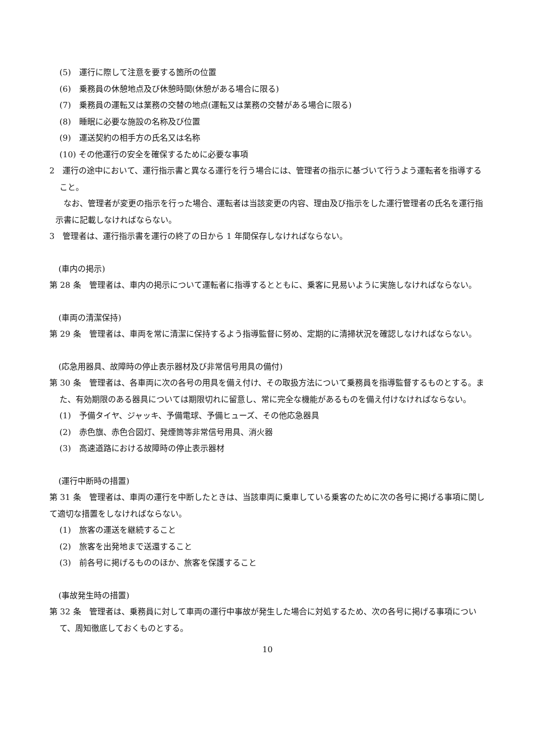(5)　運行に際して注意を要する箇所の位置
(6)　乗務員の休憩地点及び休憩時間(休憩がある場合に限る)
(7)　乗務員の運転又は業務の交替の地点(運転又は業務の交替がある場合に限る)
(8)　睡眠に必要な施設の名称及び位置
(9)　運送契約の相手方の氏名又は名称
(10) その他運行の安全を確保するために必要な事項
2　運行の途中において、運行指示書と異なる運行を行う場合には、管理者の指示に基づいて行うよう運転者を指導すること。
　なお、管理者が変更の指示を行った場合、運転者は当該変更の内容、理由及び指示をした運行管理者の氏名を運行指示書に記載しなければならない。
3　管理者は、運行指示書を運行の終了の日から 1 年間保存しなければならない。
(車内の掲示)
第 28 条　管理者は、車内の掲示について運転者に指導するとともに、乗客に見易いように実施しなければならない。
(車両の清潔保持)
第 29 条　管理者は、車両を常に清潔に保持するよう指導監督に努め、定期的に清掃状況を確認しなければならない。
(応急用器具、故障時の停止表示器材及び非常信号用具の備付)
第 30 条　管理者は、各車両に次の各号の用具を備え付け、その取扱方法について乗務員を指導監督するものとする。また、有効期限のある器具については期限切れに留意し、常に完全な機能があるものを備え付けなければならない。
(1)　予備タイヤ、ジャッキ、予備電球、予備ヒューズ、その他応急器具
(2)　赤色旗、赤色合図灯、発煙筒等非常信号用具、消火器
(3)　高速道路における故障時の停止表示器材
(運行中断時の措置)
第 31 条　管理者は、車両の運行を中断したときは、当該車両に乗車している乗客のために次の各号に掲げる事項に関して適切な措置をしなければならない。
(1)　旅客の運送を継続すること
(2)　旅客を出発地まで送還すること
(3)　前各号に掲げるもののほか、旅客を保護すること
(事故発生時の措置)
第 32 条　管理者は、乗務員に対して車両の運行中事故が発生した場合に対処するため、次の各号に掲げる事項について、周知徹底しておくものとする。
10